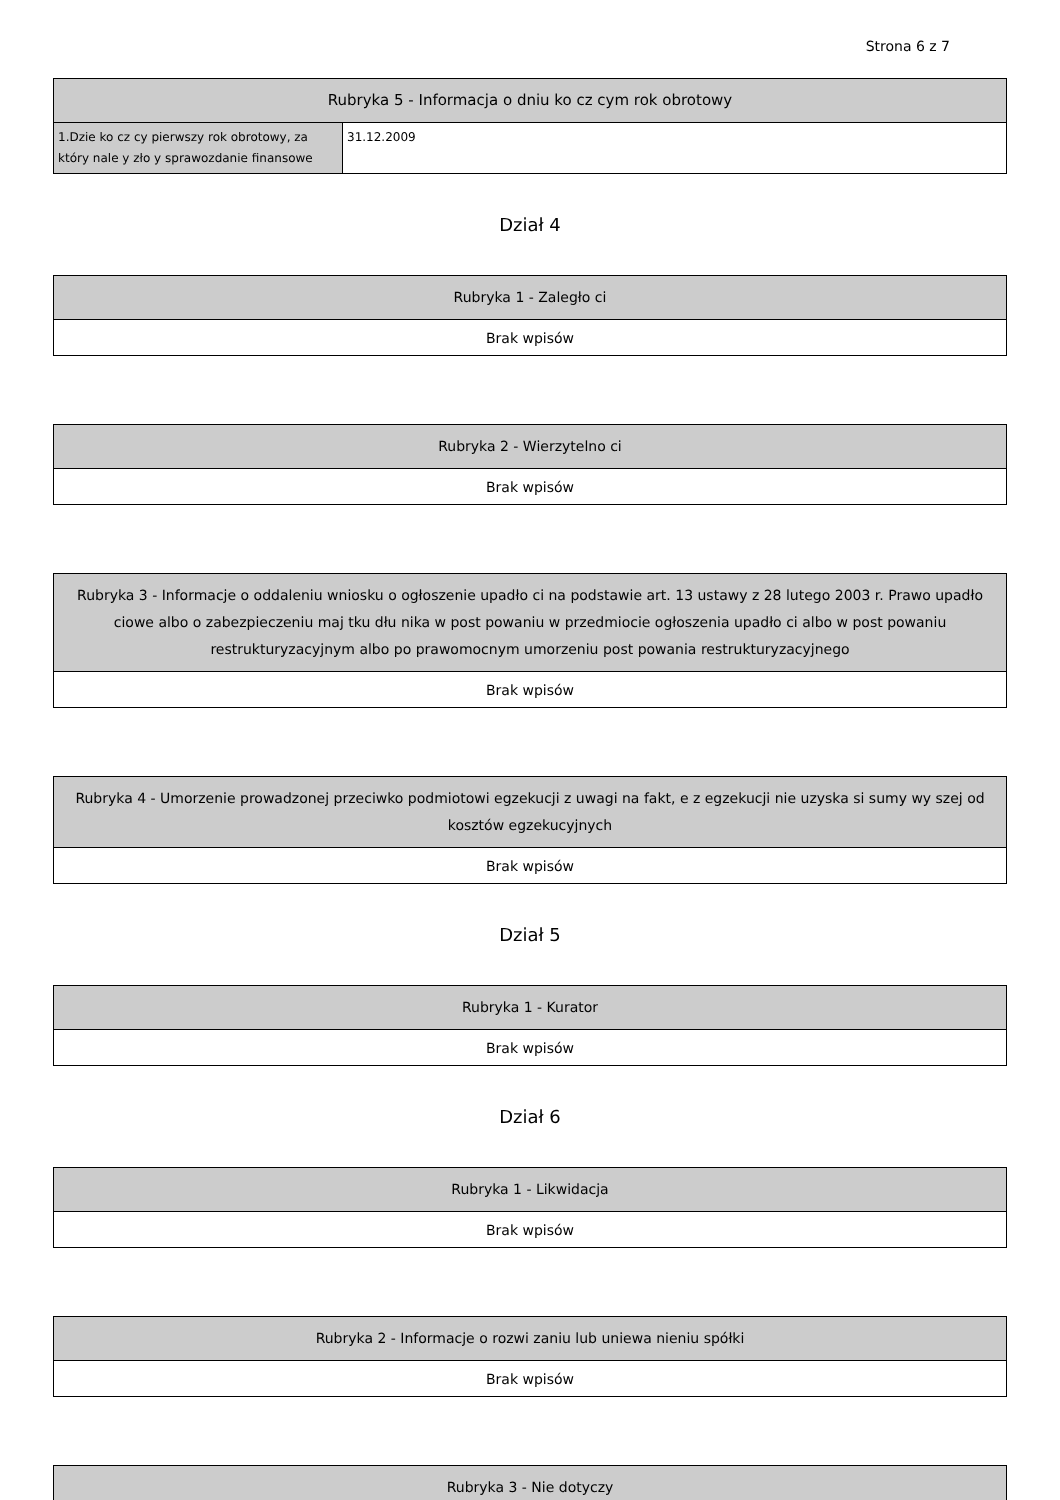Strona 6 z 7
| Rubryka 5 - Informacja o dniu ko cz cym rok obrotowy | |
| --- | --- |
| 1.Dzie ko cz cy pierwszy rok obrotowy, za który nale y zło y sprawozdanie finansowe | 31.12.2009 |
Dział 4
| Rubryka 1 - Zaległo ci |
| --- |
| Brak wpisów |
| Rubryka 2 - Wierzytelno ci |
| --- |
| Brak wpisów |
| Rubryka 3 - Informacje o oddaleniu wniosku o ogłoszenie upadło ci na podstawie art. 13 ustawy z 28 lutego 2003 r. Prawo upadło ciowe albo o zabezpieczeniu maj tku dłu nika w post powaniu w przedmiocie ogłoszenia upadło ci albo w post powaniu restrukturyzacyjnym albo po prawomocnym umorzeniu post powania restrukturyzacyjnego |
| --- |
| Brak wpisów |
| Rubryka 4 - Umorzenie prowadzonej przeciwko podmiotowi egzekucji z uwagi na fakt, e z egzekucji nie uzyska si sumy wy szej od kosztów egzekucyjnych |
| --- |
| Brak wpisów |
Dział 5
| Rubryka 1 - Kurator |
| --- |
| Brak wpisów |
Dział 6
| Rubryka 1 - Likwidacja |
| --- |
| Brak wpisów |
| Rubryka 2 - Informacje o rozwi zaniu lub uniewa nieniu spółki |
| --- |
| Brak wpisów |
| Rubryka 3 - Nie dotyczy |
| --- |